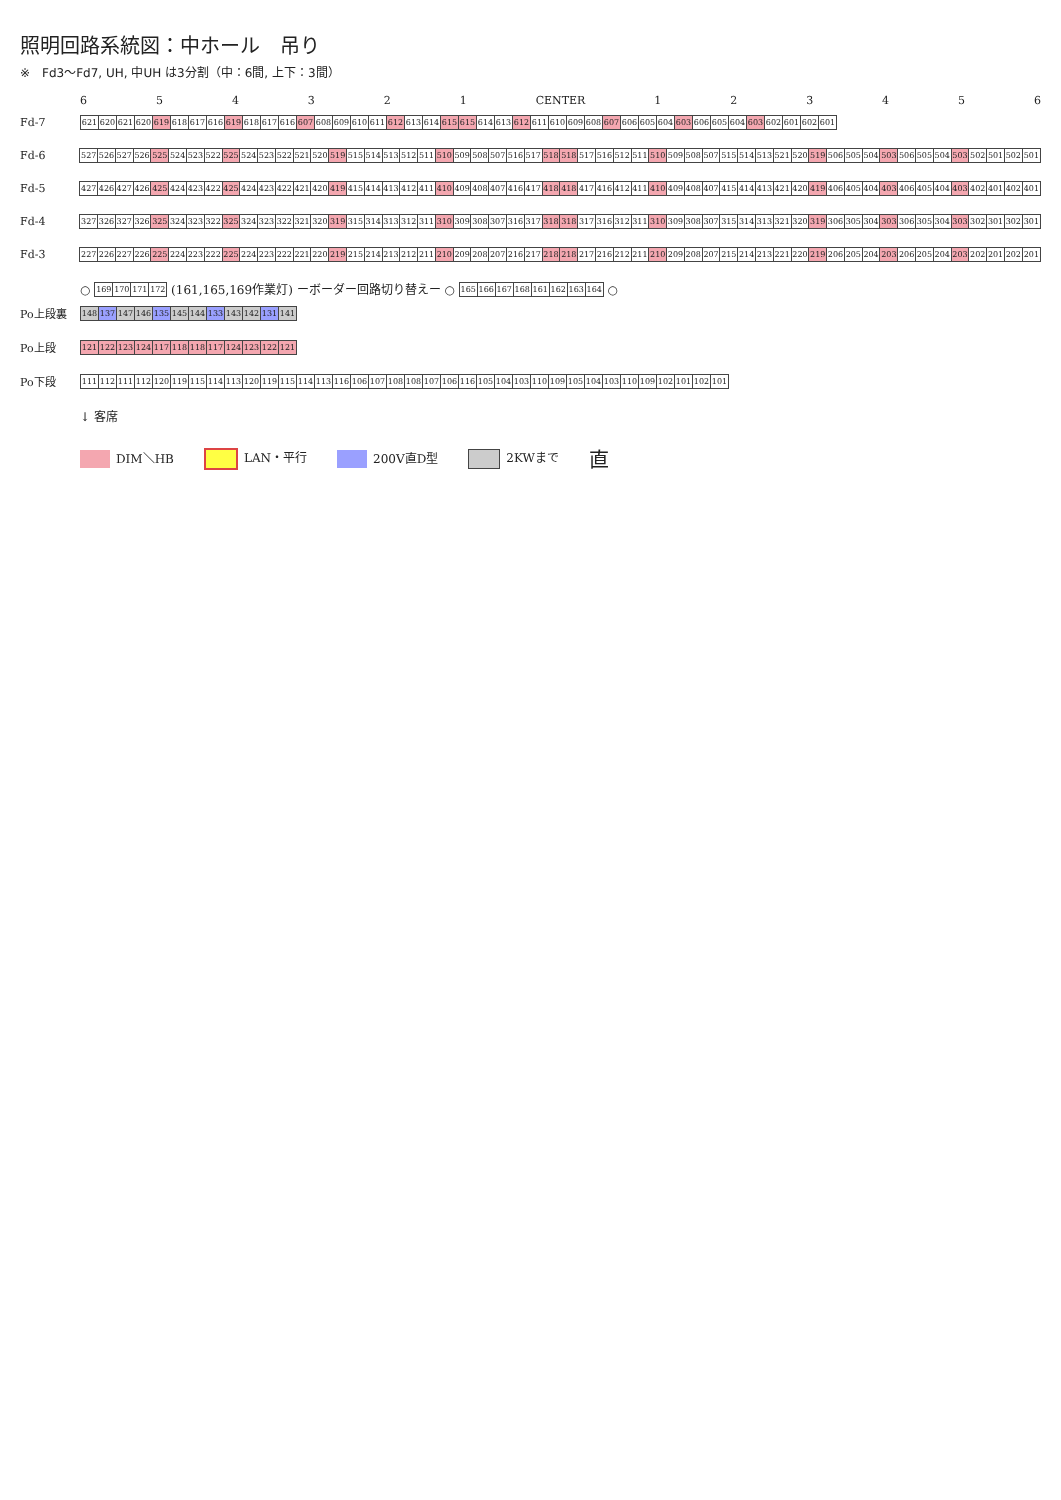照明回路系統図：中ホール　吊り
※　Fd3～Fd7, UH, 中UH は3分割（中：6間, 上下：3間）
654321 CENTER 123456
Fd-7
| 621 | 620 | 621 | 620 | 619 | 618 | 617 | 616 | 619 | 618 | 617 | 616 | 607 | 608 | 609 | 610 | 611 | 612 | 613 | 614 | 615 | 615 | 614 | 613 | 612 | 611 | 610 | 609 | 608 | 607 | 606 | 605 | 604 | 603 | 606 | 605 | 604 | 603 | 602 | 601 | 602 | 601 |
Fd-6
| 527 | 526 | 527 | 526 | 525 | 524 | 523 | 522 | 525 | 524 | 523 | 522 | 521 | 520 | 519 | 515 | 514 | 513 | 512 | 511 | 510 | 509 | 508 | 507 | 516 | 517 | 518 | 518 | 517 | 516 | 512 | 511 | 510 | 509 | 508 | 507 | 515 | 514 | 513 | 521 | 520 | 519 | 506 | 505 | 504 | 503 | 506 | 505 | 504 | 503 | 502 | 501 | 502 | 501 |
Fd-5
| 427 | 426 | 427 | 426 | 425 | 424 | 423 | 422 | 425 | 424 | 423 | 422 | 421 | 420 | 419 | 415 | 414 | 413 | 412 | 411 | 410 | 409 | 408 | 407 | 416 | 417 | 418 | 418 | 417 | 416 | 412 | 411 | 410 | 409 | 408 | 407 | 415 | 414 | 413 | 421 | 420 | 419 | 406 | 405 | 404 | 403 | 406 | 405 | 404 | 403 | 402 | 401 | 402 | 401 |
Fd-4
| 327 | 326 | 327 | 326 | 325 | 324 | 323 | 322 | 325 | 324 | 323 | 322 | 321 | 320 | 319 | 315 | 314 | 313 | 312 | 311 | 310 | 309 | 308 | 307 | 316 | 317 | 318 | 318 | 317 | 316 | 312 | 311 | 310 | 309 | 308 | 307 | 315 | 314 | 313 | 321 | 320 | 319 | 306 | 305 | 304 | 303 | 306 | 305 | 304 | 303 | 302 | 301 | 302 | 301 |
Fd-3
| 227 | 226 | 227 | 226 | 225 | 224 | 223 | 222 | 225 | 224 | 223 | 222 | 221 | 220 | 219 | 215 | 214 | 213 | 212 | 211 | 210 | 209 | 208 | 207 | 216 | 217 | 218 | 218 | 217 | 216 | 212 | 211 | 210 | 209 | 208 | 207 | 215 | 214 | 213 | 221 | 220 | 219 | 206 | 205 | 204 | 203 | 206 | 205 | 204 | 203 | 202 | 201 | 202 | 201 |
○
| 169 | 170 | 171 | 172 |
(161,165,169作業灯) ーボーダー回路切り替えー ○
| 165 | 166 | 167 | 168 | 161 | 162 | 163 | 164 |
○
Po上段裏
| 148 | 137 | 147 | 146 | 135 | 145 | 144 | 133 | 143 | 142 | 131 | 141 |
Po上段
| 121 | 122 | 123 | 124 | 117 | 118 | 118 | 117 | 124 | 123 | 122 | 121 |
Po下段
| 111 | 112 | 111 | 112 | 120 | 119 | 115 | 114 | 113 | 120 | 119 | 115 | 114 | 113 | 116 | 106 | 107 | 108 | 108 | 107 | 106 | 116 | 105 | 104 | 103 | 110 | 109 | 105 | 104 | 103 | 110 | 109 | 102 | 101 | 102 | 101 |
↓ 客席
DIM＼HB LAN・平行 200V直D型 2KWまで 直